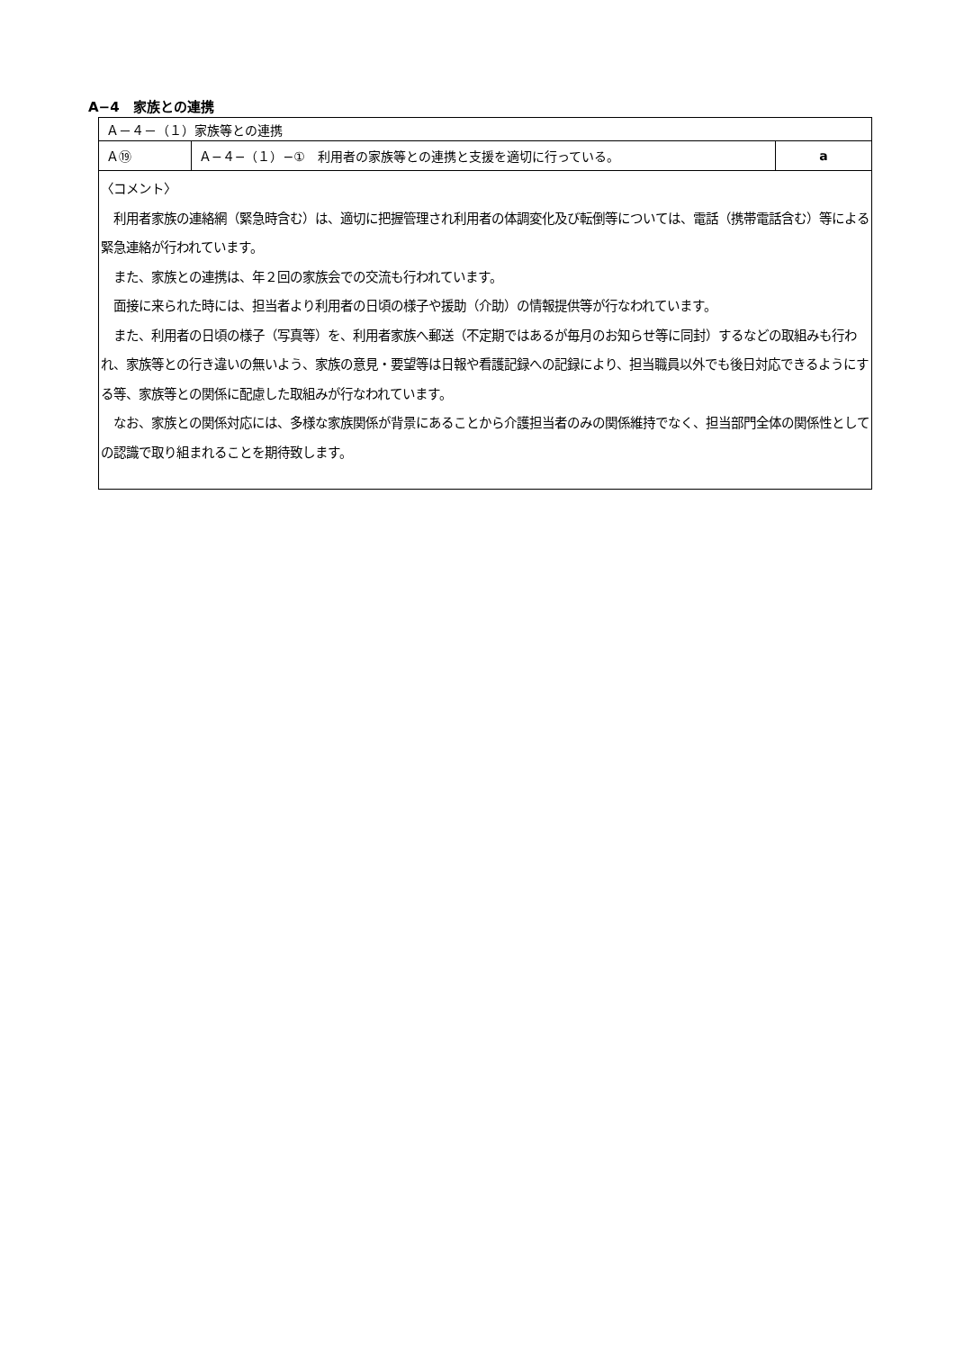A−4　家族との連携
| Ａ－４－（１）家族等との連携 | | |
| Ａ⑲ | Ａ−４−（１）−① 利用者の家族等との連携と支援を適切に行っている。 | a |
| 〈コメント〉 利用者家族の連絡網（緊急時含む）は、適切に把握管理され利用者の体調変化及び転倒等については、電話（携帯電話含む）等による緊急連絡が行われています。 また、家族との連携は、年２回の家族会での交流も行われています。 面接に来られた時には、担当者より利用者の日頃の様子や援助（介助）の情報提供等が行なわれています。 また、利用者の日頃の様子（写真等）を、利用者家族へ郵送（不定期ではあるが毎月のお知らせ等に同封）するなどの取組みも行われ、家族等との行き違いの無いよう、家族の意見・要望等は日報や看護記録への記録により、担当職員以外でも後日対応できるようにする等、家族等との関係に配慮した取組みが行なわれています。 なお、家族との関係対応には、多様な家族関係が背景にあることから介護担当者のみの関係維持でなく、担当部門全体の関係性としての認識で取り組まれることを期待致します。 | | |